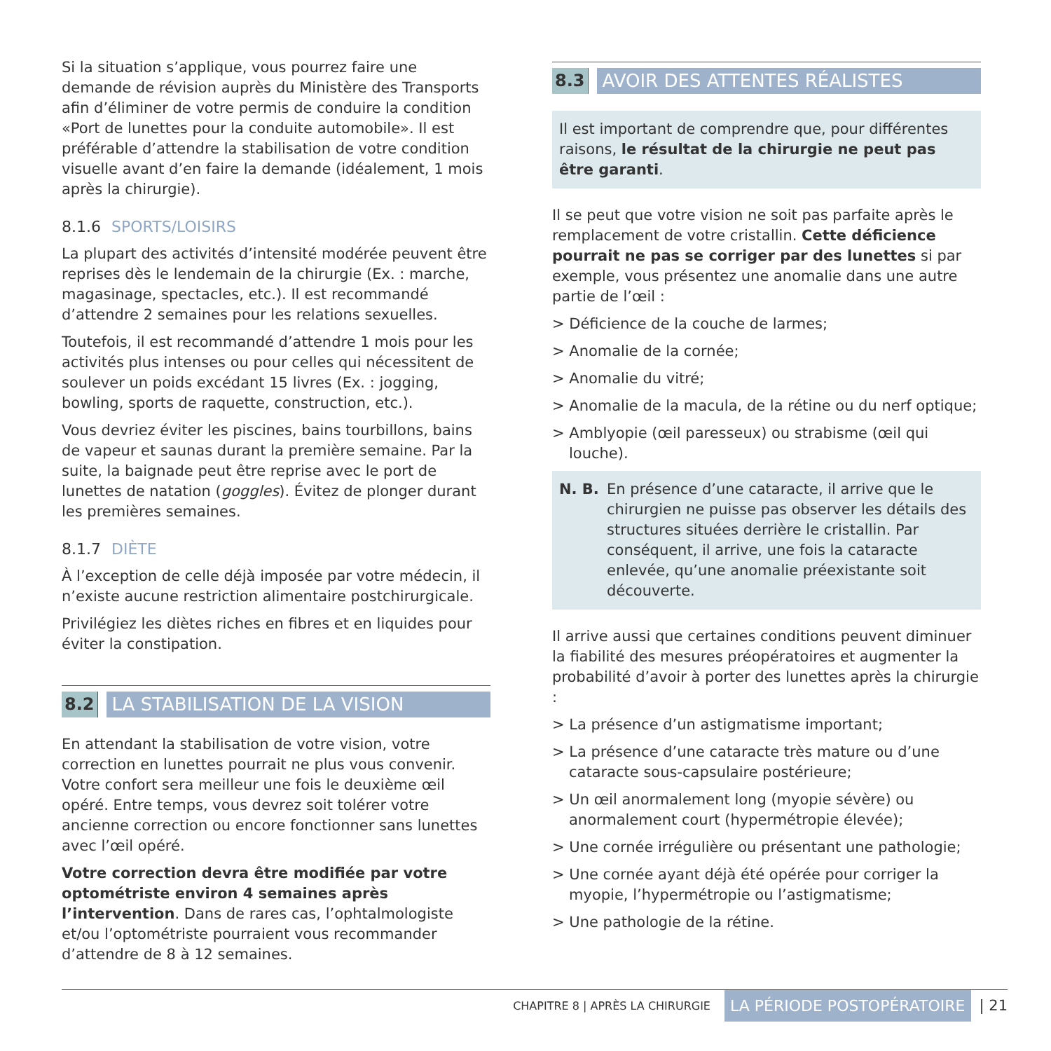Si la situation s’applique, vous pourrez faire une demande de révision auprès du Ministère des Transports afin d’éliminer de votre permis de conduire la condition «Port de lunettes pour la conduite automobile». Il est préférable d’attendre la stabilisation de votre condition visuelle avant d’en faire la demande (idéalement, 1 mois après la chirurgie).
8.1.6 SPORTS/LOISIRS
La plupart des activités d’intensité modérée peuvent être reprises dès le lendemain de la chirurgie (Ex. : marche, magasinage, spectacles, etc.). Il est recommandé d’attendre 2 semaines pour les relations sexuelles.
Toutefois, il est recommandé d’attendre 1 mois pour les activités plus intenses ou pour celles qui nécessitent de soulever un poids excédant 15 livres (Ex. : jogging, bowling, sports de raquette, construction, etc.).
Vous devriez éviter les piscines, bains tourbillons, bains de vapeur et saunas durant la première semaine. Par la suite, la baignade peut être reprise avec le port de lunettes de natation (goggles). Évitez de plonger durant les premières semaines.
8.1.7 DIÈTE
À l’exception de celle déjà imposée par votre médecin, il n’existe aucune restriction alimentaire postchirurgicale.
Privilégiez les diètes riches en fibres et en liquides pour éviter la constipation.
8.2 LA STABILISATION DE LA VISION
En attendant la stabilisation de votre vision, votre correction en lunettes pourrait ne plus vous convenir. Votre confort sera meilleur une fois le deuxième œil opéré. Entre temps, vous devrez soit tolérer votre ancienne correction ou encore fonctionner sans lunettes avec l’œil opéré.
Votre correction devra être modifiée par votre optométriste environ 4 semaines après l’intervention. Dans de rares cas, l’ophtalmologiste et/ou l’optométriste pourraient vous recommander d’attendre de 8 à 12 semaines.
8.3 AVOIR DES ATTENTES RÉALISTES
Il est important de comprendre que, pour différentes raisons, le résultat de la chirurgie ne peut pas être garanti.
Il se peut que votre vision ne soit pas parfaite après le remplacement de votre cristallin. Cette déficience pourrait ne pas se corriger par des lunettes si par exemple, vous présentez une anomalie dans une autre partie de l’œil :
> Déficience de la couche de larmes;
> Anomalie de la cornée;
> Anomalie du vitré;
> Anomalie de la macula, de la rétine ou du nerf optique;
> Amblyopie (œil paresseux) ou strabisme (œil qui louche).
N. B. En présence d’une cataracte, il arrive que le chirurgien ne puisse pas observer les détails des structures situées derrière le cristallin. Par conséquent, il arrive, une fois la cataracte enlevée, qu’une anomalie préexistante soit découverte.
Il arrive aussi que certaines conditions peuvent diminuer la fiabilité des mesures préopératoires et augmenter la probabilité d’avoir à porter des lunettes après la chirurgie :
> La présence d’un astigmatisme important;
> La présence d’une cataracte très mature ou d’une cataracte sous-capsulaire postérieure;
> Un œil anormalement long (myopie sévère) ou anormalement court (hypermétropie élevée);
> Une cornée irrégulière ou présentant une pathologie;
> Une cornée ayant déjà été opérée pour corriger la myopie, l’hypermétropie ou l’astigmatisme;
> Une pathologie de la rétine.
CHAPITRE 8 | APRÈS LA CHIRURGIE LA PÉRIODE POSTOPÉRATOIRE | 21